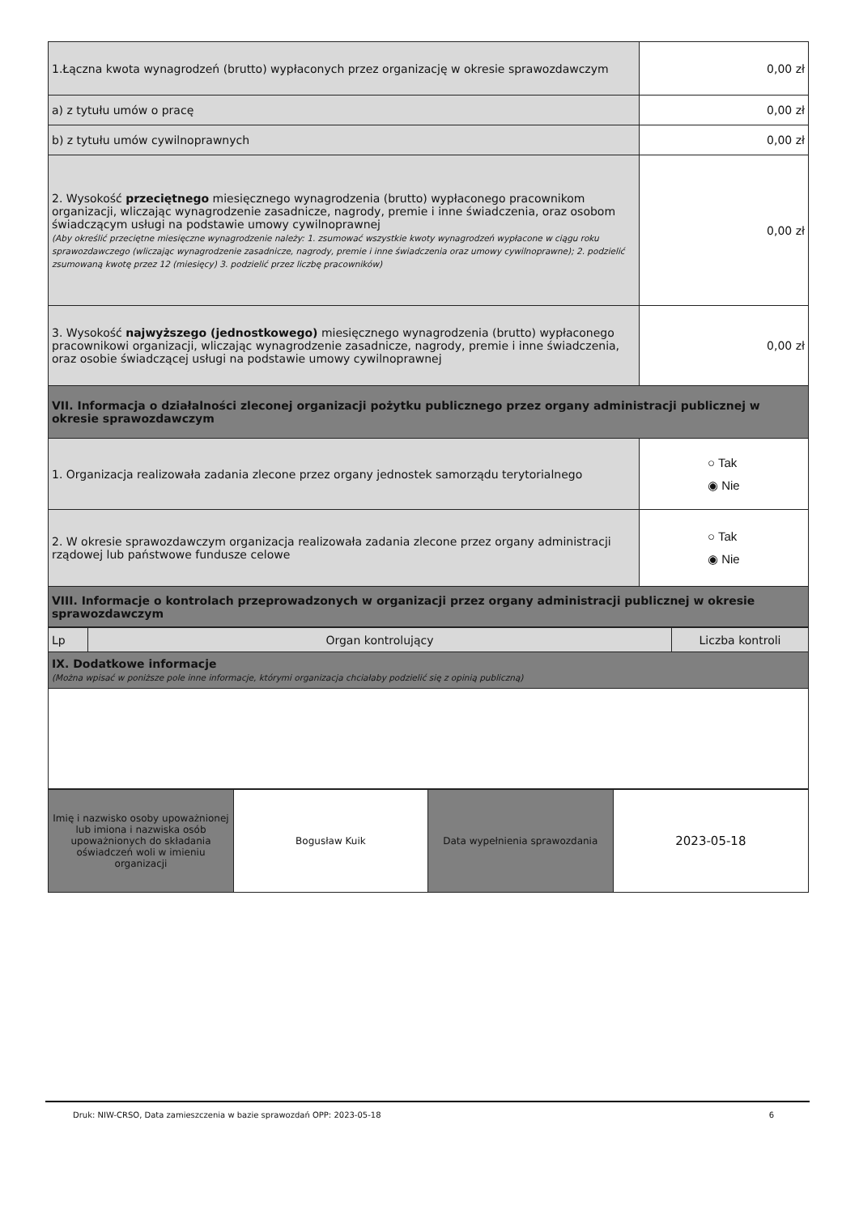| 1.Łączna kwota wynagrodzeń (brutto) wypłaconych przez organizację w okresie sprawozdawczym | 0,00 zł |
| a) z tytułu umów o pracę | 0,00 zł |
| b) z tytułu umów cywilnoprawnych | 0,00 zł |
| 2. Wysokość przeciętnego miesięcznego wynagrodzenia (brutto) wypłaconego pracownikom organizacji, wliczając wynagrodzenie zasadnicze, nagrody, premie i inne świadczenia, oraz osobom świadczącym usługi na podstawie umowy cywilnoprawnej (Aby określić przeciętne miesięczne wynagrodzenie należy: 1. zsumować wszystkie kwoty wynagrodzeń wypłacone w ciągu roku sprawozdawczego (wliczając wynagrodzenie zasadnicze, nagrody, premie i inne świadczenia oraz umowy cywilnoprawne); 2. podzielić zsumowaną kwotę przez 12 (miesięcy) 3. podzielić przez liczbę pracowników) | 0,00 zł |
| 3. Wysokość najwyższego (jednostkowego) miesięcznego wynagrodzenia (brutto) wypłaconego pracownikowi organizacji, wliczając wynagrodzenie zasadnicze, nagrody, premie i inne świadczenia, oraz osobie świadczącej usługi na podstawie umowy cywilnoprawnej | 0,00 zł |
| VII. Informacja o działalności zleconej organizacji pożytku publicznego przez organy administracji publicznej w okresie sprawozdawczym | |
| 1. Organizacja realizowała zadania zlecone przez organy jednostek samorządu terytorialnego | ○ Tak ◉ Nie |
| 2. W okresie sprawozdawczym organizacja realizowała zadania zlecone przez organy administracji rządowej lub państwowe fundusze celowe | ○ Tak ◉ Nie |
| VIII. Informacje o kontrolach przeprowadzonych w organizacji przez organy administracji publicznej w okresie sprawozdawczym | |
| Lp | Organ kontrolujący | Liczba kontroli |
| IX. Dodatkowe informacje (Można wpisać w poniższe pole inne informacje, którymi organizacja chciałaby podzielić się z opinią publiczną) | | |
| Imię i nazwisko osoby upoważnionej lub imiona i nazwiska osób upoważnionych do składania oświadczeń woli w imieniu organizacji | Bogusław Kuik | Data wypełnienia sprawozdania | 2023-05-18 |
Druk: NIW-CRSO, Data zamieszczenia w bazie sprawozdań OPP: 2023-05-18 6